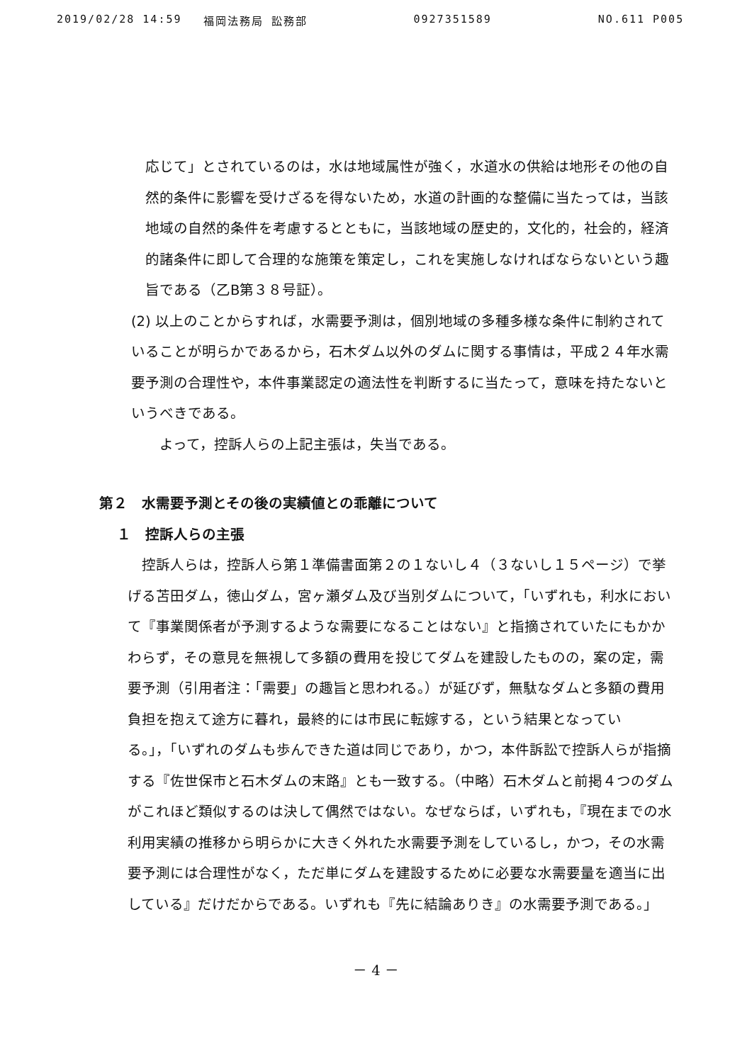2019/02/28 14:59 福岡法務局 訟務部 0927351589 NO.611 P005
応じて」とされているのは，水は地域属性が強く，水道水の供給は地形その他の自然的条件に影響を受けざるを得ないため，水道の計画的な整備に当たっては，当該地域の自然的条件を考慮するとともに，当該地域の歴史的，文化的，社会的，経済的諸条件に即して合理的な施策を策定し，これを実施しなければならないという趣旨である（乙B第３８号証）。
(2) 以上のことからすれば，水需要予測は，個別地域の多種多様な条件に制約されていることが明らかであるから，石木ダム以外のダムに関する事情は，平成２４年水需要予測の合理性や，本件事業認定の適法性を判断するに当たって，意味を持たないというべきである。
　よって，控訴人らの上記主張は，失当である。
第２　水需要予測とその後の実績値との乖離について
１　控訴人らの主張
　控訴人らは，控訴人ら第１準備書面第２の１ないし４（３ないし１５ページ）で挙げる苫田ダム，徳山ダム，宮ヶ瀬ダム及び当別ダムについて，「いずれも，利水において『事業関係者が予測するような需要になることはない』と指摘されていたにもかかわらず，その意見を無視して多額の費用を投じてダムを建設したものの，案の定，需要予測（引用者注：「需要」の趣旨と思われる。）が延びず，無駄なダムと多額の費用負担を抱えて途方に暮れ，最終的には市民に転嫁する，という結果となっている。」，「いずれのダムも歩んできた道は同じであり，かつ，本件訴訟で控訴人らが指摘する『佐世保市と石木ダムの末路』とも一致する。（中略）石木ダムと前掲４つのダムがこれほど類似するのは決して偶然ではない。なぜならば，いずれも，『現在までの水利用実績の推移から明らかに大きく外れた水需要予測をしているし，かつ，その水需要予測には合理性がなく，ただ単にダムを建設するために必要な水需要量を適当に出している』だけだからである。いずれも『先に結論ありき』の水需要予測である。」
－ 4 －